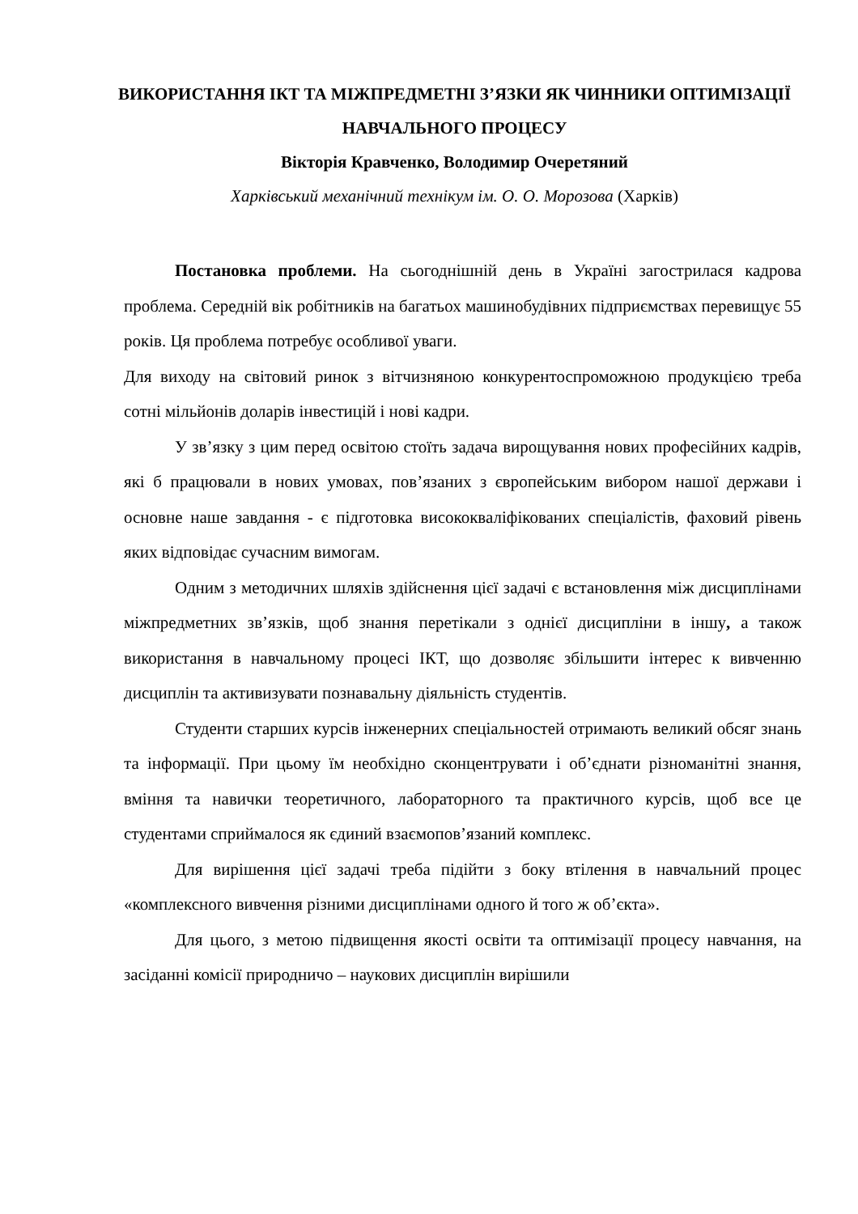ВИКОРИСТАННЯ ІКТ ТА МІЖПРЕДМЕТНІ З’ЯЗКИ ЯК ЧИННИКИ ОПТИМІЗАЦІЇ НАВЧАЛЬНОГО ПРОЦЕСУ
Вікторія Кравченко, Володимир Очеретяний
Харківський механічний технікум ім. О. О. Морозова (Харків)
Постановка проблеми. На сьогоднішній день в Україні загострилася кадрова проблема. Середній вік робітників на багатьох машинобудівних підприємствах перевищує 55 років. Ця проблема потребує особливої уваги.
Для виходу на світовий ринок з вітчизняною конкурентоспроможною продукцією треба сотні мільйонів доларів інвестицій і нові кадри.
У зв’язку з цим перед освітою стоїть задача вирощування нових професійних кадрів, які б працювали в нових умовах, пов’язаних з європейським вибором нашої держави і основне наше завдання - є підготовка висококваліфікованих спеціалістів, фаховий рівень яких відповідає сучасним вимогам.
Одним з методичних шляхів здійснення цієї задачі є встановлення між дисциплінами міжпредметних зв’язків, щоб знання перетікали з однієї дисципліни в іншу, а також використання в навчальному процесі ІКТ, що дозволяє збільшити інтерес к вивченню дисциплін та активизувати познавальну діяльність студентів.
Студенти старших курсів інженерних спеціальностей отримають великий обсяг знань та інформації. При цьому їм необхідно сконцентрувати і об’єднати різноманітні знання, вміння та навички теоретичного, лабораторного та практичного курсів, щоб все це студентами сприймалося як єдиний взаємопов’язаний комплекс.
Для вирішення цієї задачі треба підійти з боку втілення в навчальний процес «комплексного вивчення різними дисциплінами одного й того ж об’єкта».
Для цього, з метою підвищення якості освіти та оптимізації процесу навчання, на засіданні комісії природничо – наукових дисциплін вирішили